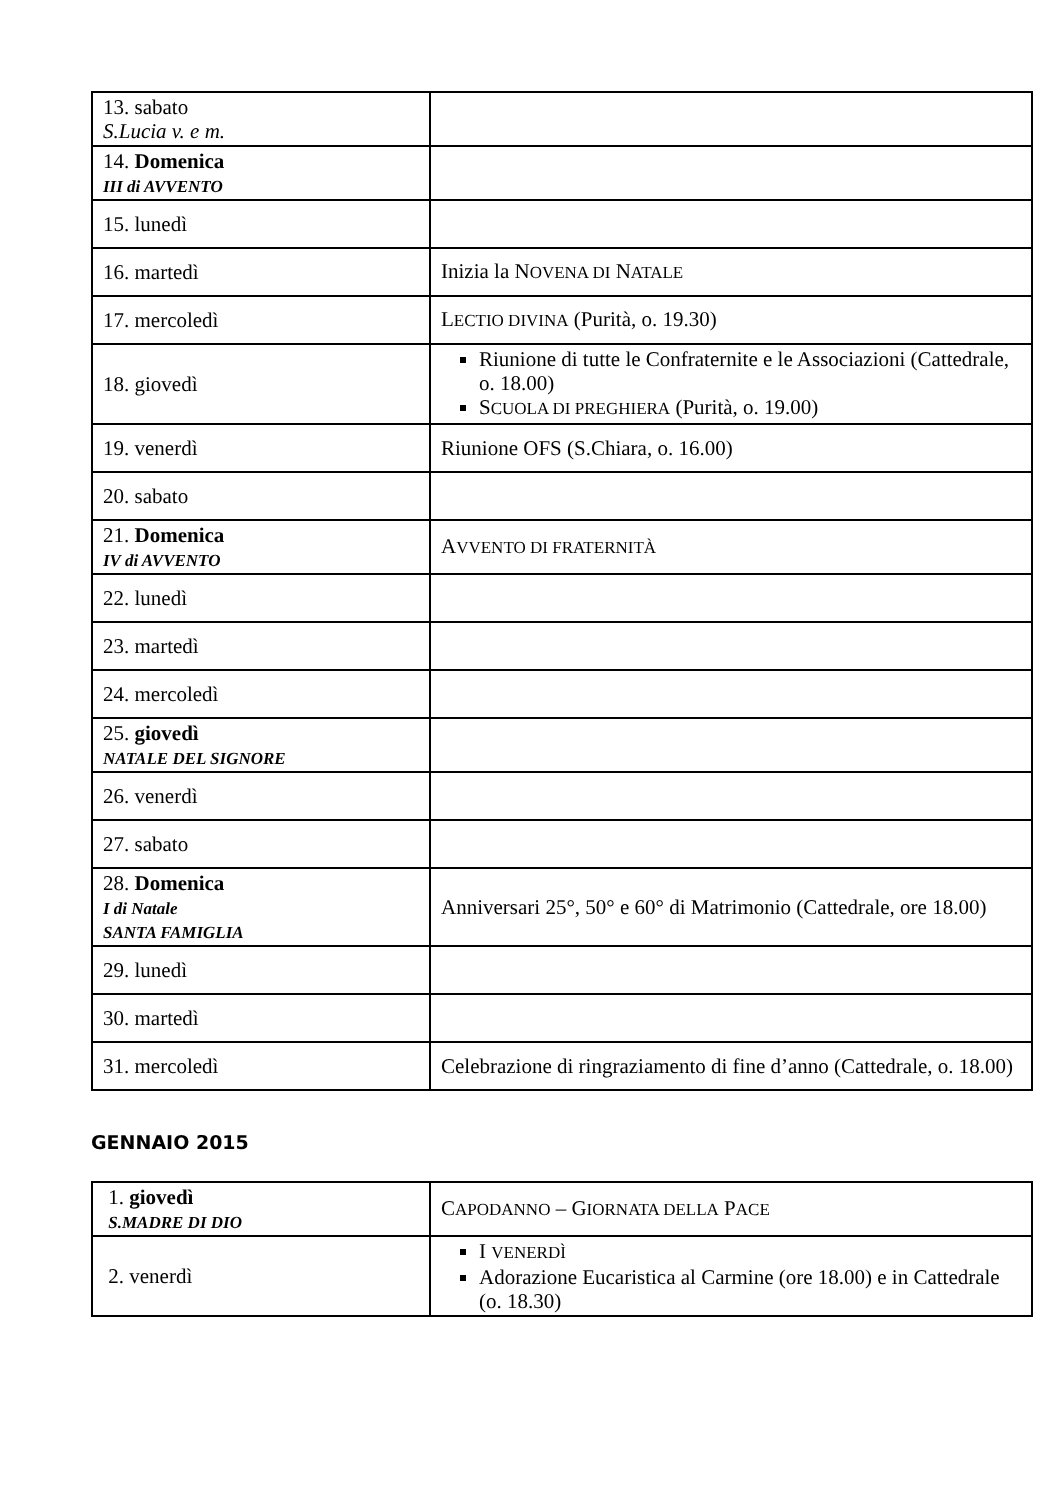| 13. sabato S.Lucia v. e m. | |
| 14. Domenica III di AVVENTO | |
| 15. lunedì | |
| 16. martedì | Inizia la N OVENA DI N ATALE |
| 17. mercoledì | L ECTIO DIVINA (Purità, o. 19.30) |
| 18. giovedì | Riunione di tutte le Confraternite e le Associazioni (Cattedrale, o. 18.00) S CUOLA DI PREGHIERA (Purità, o. 19.00) |
| 19. venerdì | Riunione OFS (S.Chiara, o. 16.00) |
| 20. sabato | |
| 21. Domenica IV di AVVENTO | A VVENTO DI FRATERNITÀ |
| 22. lunedì | |
| 23. martedì | |
| 24. mercoledì | |
| 25. giovedì NATALE DEL SIGNORE | |
| 26. venerdì | |
| 27. sabato | |
| 28. Domenica I di Natale SANTA FAMIGLIA | Anniversari 25°, 50° e 60° di Matrimonio (Cattedrale, ore 18.00) |
| 29. lunedì | |
| 30. martedì | |
| 31. mercoledì | Celebrazione di ringraziamento di fine d’anno (Cattedrale, o. 18.00) |
GENNAIO 2015
| 1. giovedì S.MADRE DI DIO | C APODANNO – G IORNATA DELLA P ACE |
| 2. venerdì | I VENERDÌ Adorazione Eucaristica al Carmine (ore 18.00) e in Cattedrale (o. 18.30) |